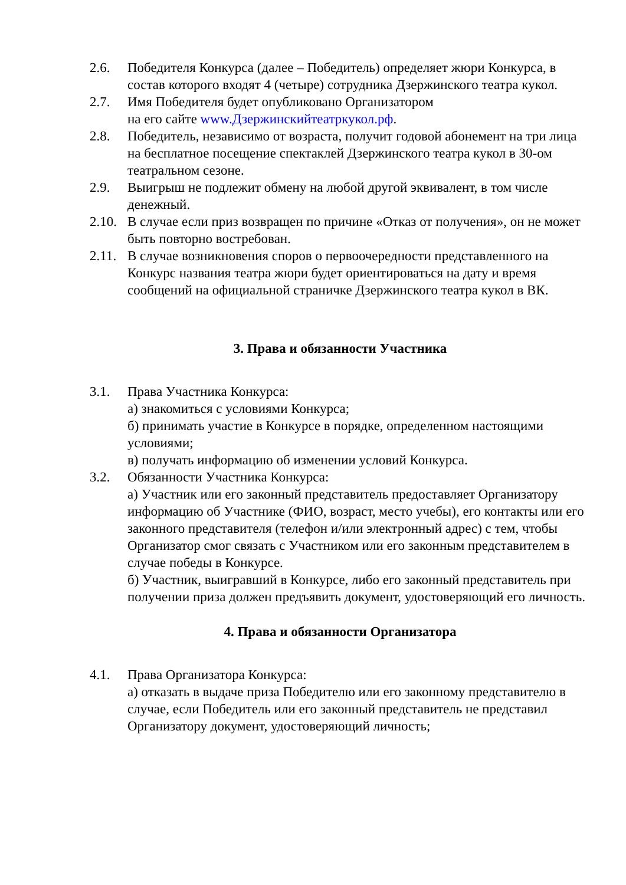2.6. Победителя Конкурса (далее – Победитель) определяет жюри Конкурса, в состав которого входят 4 (четыре) сотрудника Дзержинского театра кукол.
2.7. Имя Победителя будет опубликовано Организатором
на его сайте www.Дзержинскийтеатркукол.рф.
2.8. Победитель, независимо от возраста, получит годовой абонемент на три лица на бесплатное посещение спектаклей Дзержинского театра кукол в 30-ом театральном сезоне.
2.9. Выигрыш не подлежит обмену на любой другой эквивалент, в том числе денежный.
2.10.
В случае если приз возвращен по причине «Отказ от получения», он не может быть повторно востребован.
2.11.
В случае возникновения споров о первоочередности представленного на Конкурс названия театра жюри будет ориентироваться на дату и время сообщений на официальной страничке Дзержинского театра кукол в ВК.
3. Права и обязанности Участника
3.1. Права Участника Конкурса:
а) знакомиться с условиями Конкурса;
б) принимать участие в Конкурсе в порядке, определенном настоящими условиями;
в) получать информацию об изменении условий Конкурса.
3.2. Обязанности Участника Конкурса:
а) Участник или его законный представитель предоставляет Организатору информацию об Участнике (ФИО, возраст, место учебы), его контакты или его законного представителя (телефон и/или электронный адрес) с тем, чтобы Организатор смог связать с Участником или его законным представителем в случае победы в Конкурсе.
б) Участник, выигравший в Конкурсе, либо его законный представитель при получении приза должен предъявить документ, удостоверяющий его личность.
4. Права и обязанности Организатора
4.1. Права Организатора Конкурса:
а) отказать в выдаче приза Победителю или его законному представителю в случае, если Победитель или его законный представитель не представил Организатору документ, удостоверяющий личность;